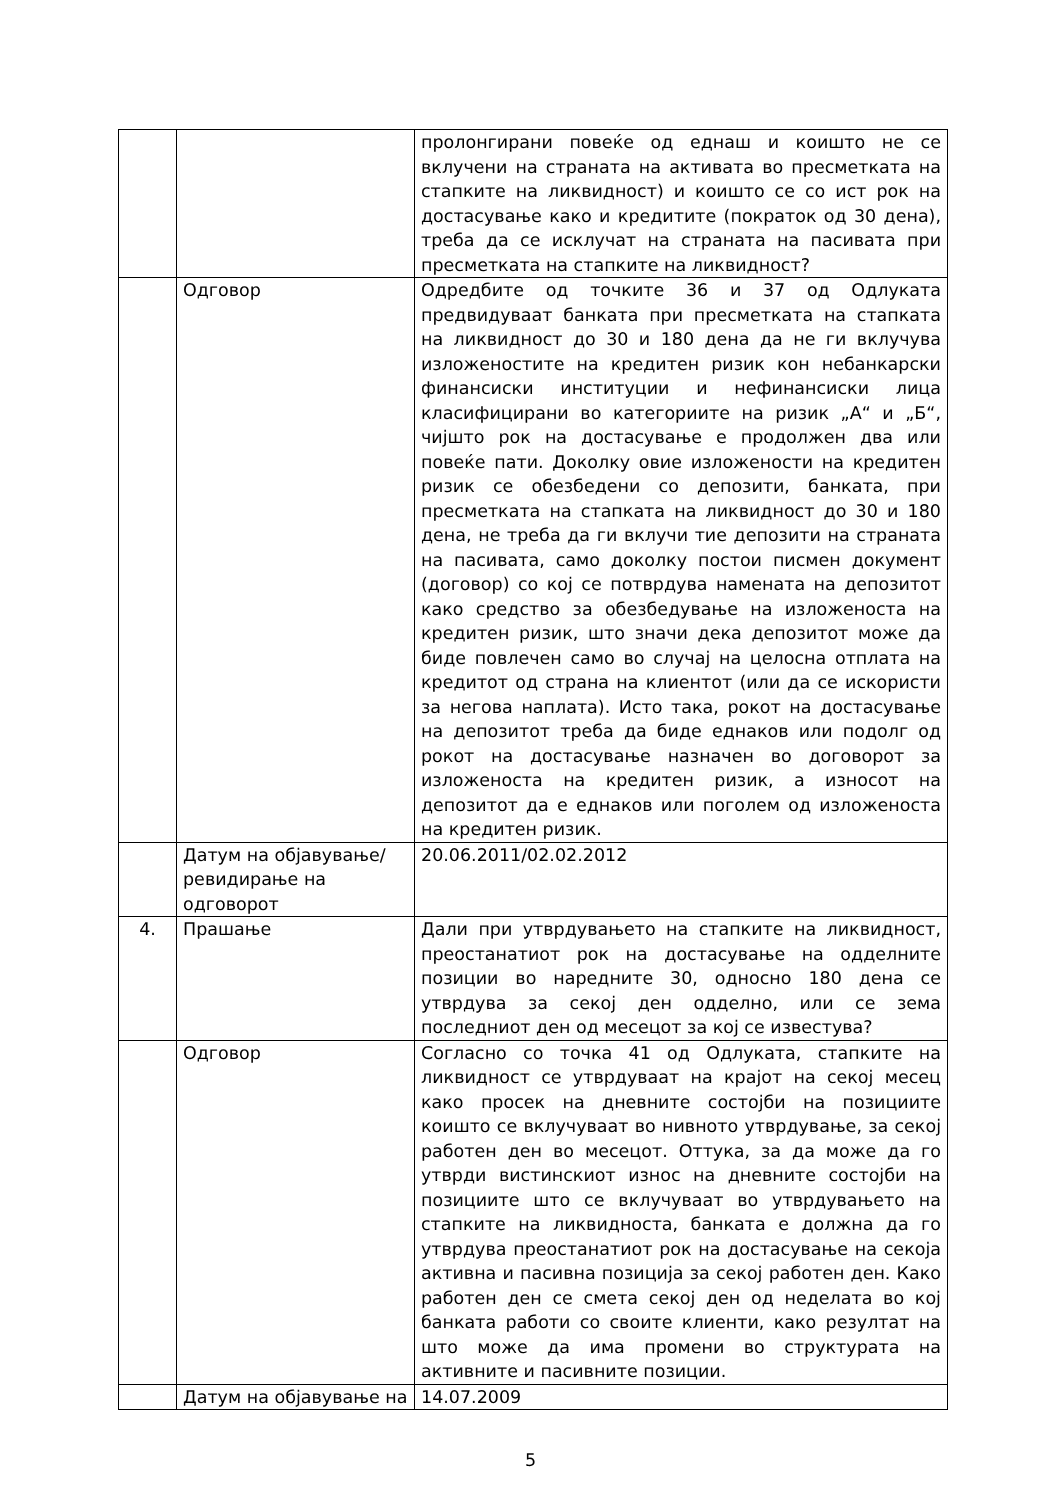| | | пролонгирани повеќе од еднаш и коишто не се вклучени на страната на активата во пресметката на стапките на ликвидност) и коишто се со ист рок на достасување како и кредитите (пократок од 30 дена), треба да се исклучат на страната на пасивата при пресметката на стапките на ликвидност? |
| | Одговор | Одредбите од точките 36 и 37 од Одлуката предвидуваат банката при пресметката на стапката на ликвидност до 30 и 180 дена да не ги вклучува изложеностите на кредитен ризик кон небанкарски финансиски институции и нефинансиски лица класифицирани во категориите на ризик „А“ и „Б“, чијшто рок на достасување е продолжен два или повеќе пати. Доколку овие изложености на кредитен ризик се обезбедени со депозити, банката, при пресметката на стапката на ликвидност до 30 и 180 дена, не треба да ги вклучи тие депозити на страната на пасивата, само доколку постои писмен документ (договор) со кој се потврдува намената на депозитот како средство за обезбедување на изложеноста на кредитен ризик, што значи дека депозитот може да биде повлечен само во случај на целосна отплата на кредитот од страна на клиентот (или да се искористи за негова наплата). Исто така, рокот на достасување на депозитот треба да биде еднаков или подолг од рокот на достасување назначен во договорот за изложеноста на кредитен ризик, а износот на депозитот да е еднаков или поголем од изложеноста на кредитен ризик. |
| | Датум на објавување/ревидирање на одговорот | 20.06.2011/02.02.2012 |
| 4. | Прашање | Дали при утврдувањето на стапките на ликвидност, преостанатиот рок на достасување на одделните позиции во наредните 30, односно 180 дена се утврдува за секој ден одделно, или се зема последниот ден од месецот за кој се известува? |
| | Одговор | Согласно со точка 41 од Одлуката, стапките на ликвидност се утврдуваат на крајот на секој месец како просек на дневните состојби на позициите коишто се вклучуваат во нивното утврдување, за секој работен ден во месецот. Оттука, за да може да го утврди вистинскиот износ на дневните состојби на позициите што се вклучуваат во утврдувањето на стапките на ликвидноста, банката е должна да го утврдува преостанатиот рок на достасување на секоја активна и пасивна позиција за секој работен ден. Како работен ден се смета секој ден од неделата во кој банката работи со своите клиенти, како резултат на што може да има промени во структурата на активните и пасивните позиции. |
| | Датум на објавување на | 14.07.2009 |
5